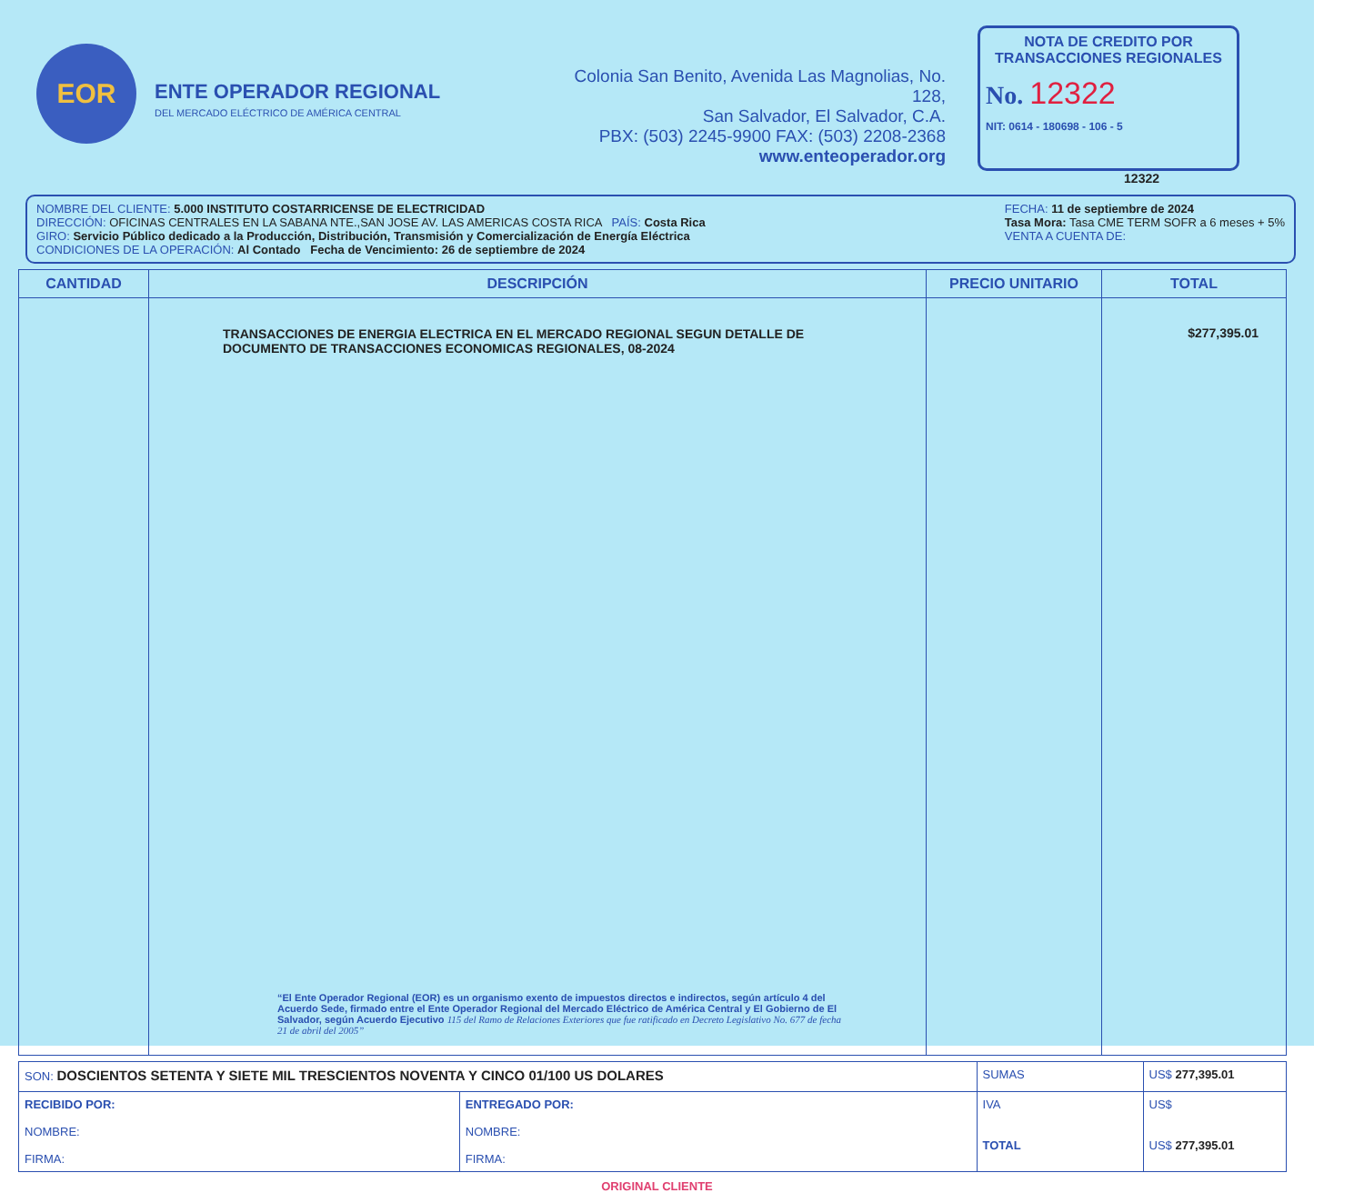EOR
ENTE OPERADOR REGIONAL
DEL MERCADO ELÉCTRICO DE AMÉRICA CENTRAL
Colonia San Benito, Avenida Las Magnolias, No. 128,
San Salvador, El Salvador, C.A.
PBX: (503) 2245-9900 FAX: (503) 2208-2368
www.enteoperador.org
NOTA DE CREDITO POR TRANSACCIONES REGIONALES
No. 12322
NIT: 0614 - 180698 - 106 - 5
12322
NOMBRE DEL CLIENTE: 5.000 INSTITUTO COSTARRICENSE DE ELECTRICIDAD
DIRECCIÓN: OFICINAS CENTRALES EN LA SABANA NTE.,SAN JOSE AV. LAS AMERICAS COSTA RICA PAÍS: Costa Rica
GIRO: Servicio Público dedicado a la Producción, Distribución, Transmisión y Comercialización de Energía Eléctrica
CONDICIONES DE LA OPERACIÓN: Al Contado Fecha de Vencimiento: 26 de septiembre de 2024
FECHA: 11 de septiembre de 2024
Tasa Mora: Tasa CME TERM SOFR a 6 meses + 5%
VENTA A CUENTA DE:
| CANTIDAD | DESCRIPCIÓN | PRECIO UNITARIO | TOTAL |
| --- | --- | --- | --- |
| | TRANSACCIONES DE ENERGIA ELECTRICA EN EL MERCADO REGIONAL SEGUN DETALLE DE DOCUMENTO DE TRANSACCIONES ECONOMICAS REGIONALES, 08-2024 “El Ente Operador Regional (EOR) es un organismo exento de impuestos directos e indirectos, según artículo 4 del Acuerdo Sede, firmado entre el Ente Operador Regional del Mercado Eléctrico de América Central y El Gobierno de El Salvador, según Acuerdo Ejecutivo 115 del Ramo de Relaciones Exteriores que fue ratificado en Decreto Legislativo No. 677 de fecha 21 de abril del 2005” | | $277,395.01 |
| SON: DOSCIENTOS SETENTA Y SIETE MIL TRESCIENTOS NOVENTA Y CINCO 01/100 US DOLARES | | SUMAS | US$ 277,395.01 |
| RECIBIDO POR: NOMBRE: FIRMA: | ENTREGADO POR: NOMBRE: FIRMA: | IVA TOTAL | US$ US$ 277,395.01 |
ORIGINAL CLIENTE